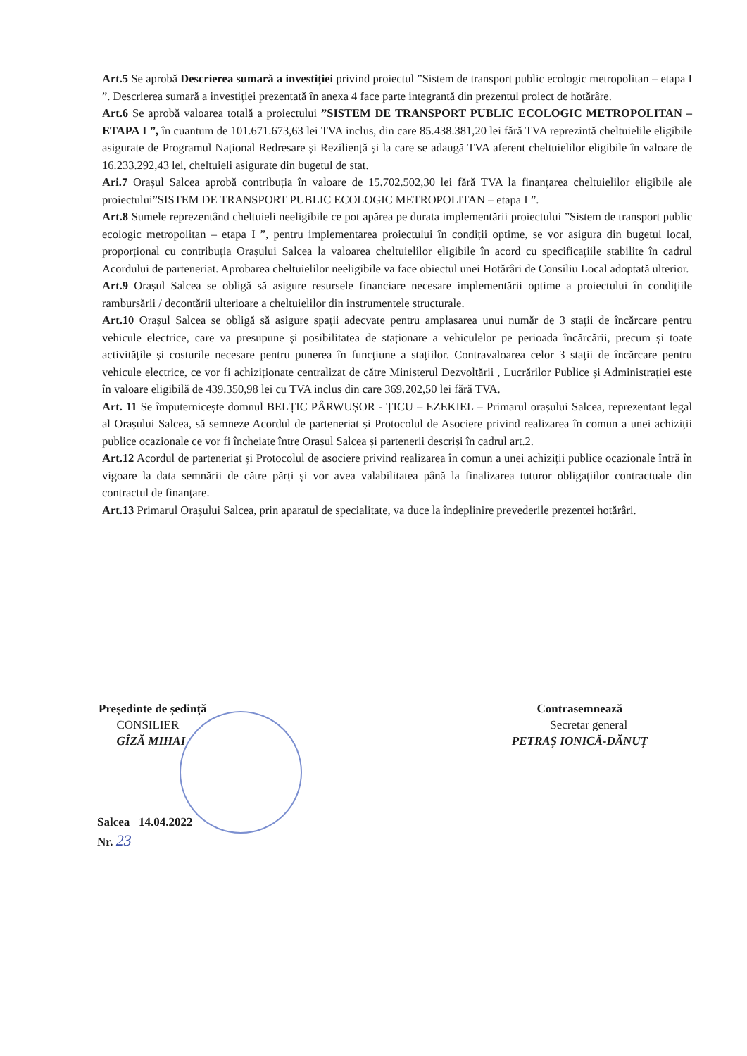Art.5 Se aprobă Descrierea sumară a investiției privind proiectul ”Sistem de transport public ecologic metropolitan – etapa I ”. Descrierea sumară a investiției prezentată în anexa 4 face parte integrantă din prezentul proiect de hotărâre.
Art.6 Se aprobă valoarea totală a proiectului ”SISTEM DE TRANSPORT PUBLIC ECOLOGIC METROPOLITAN – ETAPA I ”, în cuantum de 101.671.673,63 lei TVA inclus, din care 85.438.381,20 lei fără TVA reprezintă cheltuielile eligibile asigurate de Programul Național Redresare și Reziliență și la care se adaugă TVA aferent cheltuielilor eligibile în valoare de 16.233.292,43 lei, cheltuieli asigurate din bugetul de stat.
Ari.7 Orașul Salcea aprobă contribuția în valoare de 15.702.502,30 lei fără TVA la finanțarea cheltuielilor eligibile ale proiectului”SISTEM DE TRANSPORT PUBLIC ECOLOGIC METROPOLITAN – etapa I ”.
Art.8 Sumele reprezentând cheltuieli neeligibile ce pot apărea pe durata implementării proiectului ”Sistem de transport public ecologic metropolitan – etapa I ”, pentru implementarea proiectului în condiții optime, se vor asigura din bugetul local, proporțional cu contribuția Orașului Salcea la valoarea cheltuielilor eligibile în acord cu specificațiile stabilite în cadrul Acordului de parteneriat. Aprobarea cheltuielilor neeligibile va face obiectul unei Hotărâri de Consiliu Local adoptată ulterior.
Art.9 Orașul Salcea se obligă să asigure resursele financiare necesare implementării optime a proiectului în condițiile rambursării / decontării ulterioare a cheltuielilor din instrumentele structurale.
Art.10 Orașul Salcea se obligă să asigure spații adecvate pentru amplasarea unui număr de 3 stații de încărcare pentru vehicule electrice, care va presupune și posibilitatea de staționare a vehiculelor pe perioada încărcării, precum și toate activitățile și costurile necesare pentru punerea în funcțiune a stațiilor. Contravaloarea celor 3 stații de încărcare pentru vehicule electrice, ce vor fi achiziționate centralizat de către Ministerul Dezvoltării , Lucrărilor Publice și Administrației este în valoare eligibilă de 439.350,98 lei cu TVA inclus din care 369.202,50 lei fără TVA.
Art. 11 Se împuternicește domnul BELȚIC PÂRWUȘOR - ȚICU – EZEKIEL – Primarul orașului Salcea, reprezentant legal al Orașului Salcea, să semneze Acordul de parteneriat și Protocolul de Asociere privind realizarea în comun a unei achiziții publice ocazionale ce vor fi încheiate între Orașul Salcea și partenerii descriși în cadrul art.2.
Art.12 Acordul de parteneriat și Protocolul de asociere privind realizarea în comun a unei achiziții publice ocazionale întră în vigoare la data semnării de către părți și vor avea valabilitatea până la finalizarea tuturor obligațiilor contractuale din contractul de finanțare.
Art.13 Primarul Orașului Salcea, prin aparatul de specialitate, va duce la îndeplinire prevederile prezentei hotărâri.
Președinte de ședință
CONSILIER
GÎZĂ MIHAI
Contrasemnează
Secretar general
PETRAȘ IONICĂ-DĂNUȚ
Salcea 14.04.2022
Nr. 23